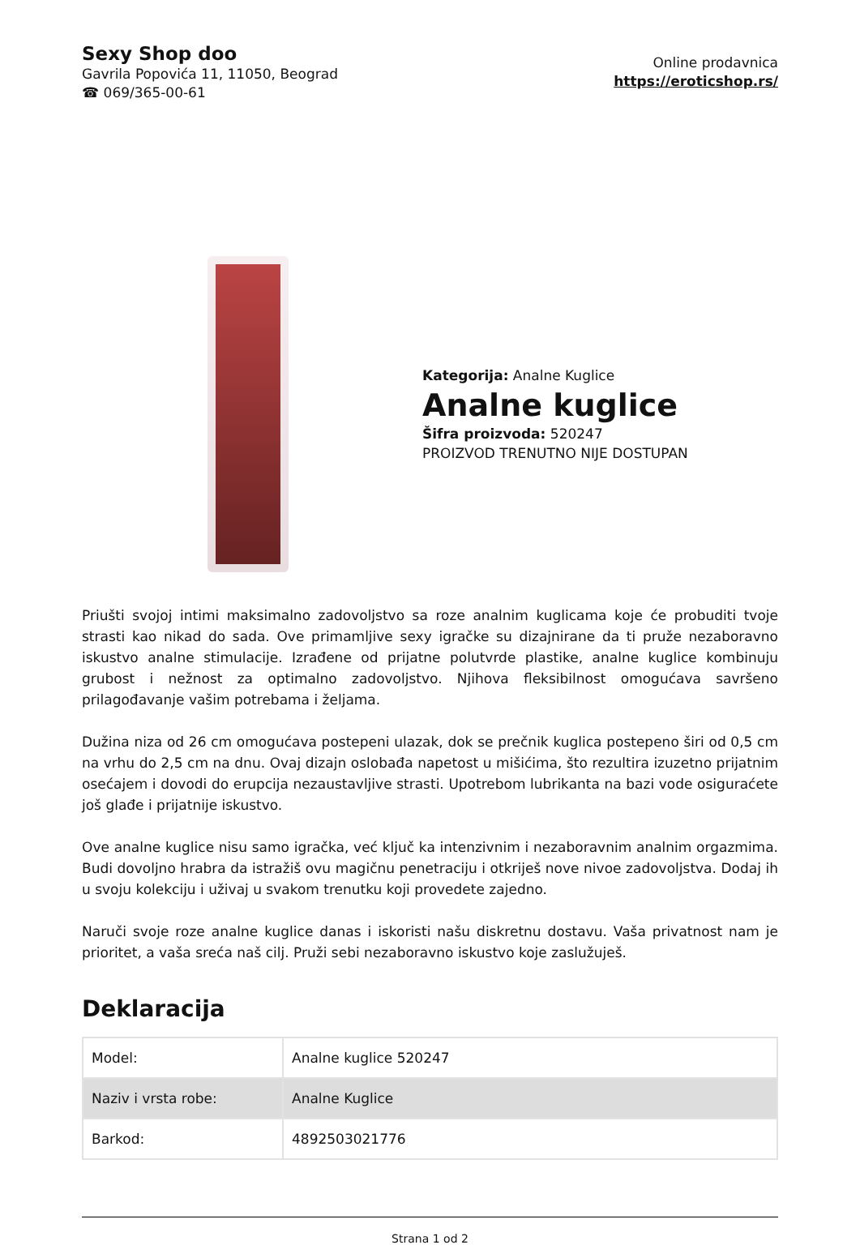Sexy Shop doo
Gavrila Popovića 11, 11050, Beograd
☎ 069/365-00-61
Online prodavnica
https://eroticshop.rs/
Kategorija: Analne Kuglice
Analne kuglice
Šifra proizvoda: 520247
PROIZVOD TRENUTNO NIJE DOSTUPAN
Priušti svojoj intimi maksimalno zadovoljstvo sa roze analnim kuglicama koje će probuditi tvoje strasti kao nikad do sada. Ove primamljive sexy igračke su dizajnirane da ti pruže nezaboravno iskustvo analne stimulacije. Izrađene od prijatne polutvrde plastike, analne kuglice kombinuju grubost i nežnost za optimalno zadovoljstvo. Njihova fleksibilnost omogućava savršeno prilagođavanje vašim potrebama i željama.
Dužina niza od 26 cm omogućava postepeni ulazak, dok se prečnik kuglica postepeno širi od 0,5 cm na vrhu do 2,5 cm na dnu. Ovaj dizajn oslobađa napetost u mišićima, što rezultira izuzetno prijatnim osećajem i dovodi do erupcija nezaustavljive strasti. Upotrebom lubrikanta na bazi vode osiguraćete još glađe i prijatnije iskustvo.
Ove analne kuglice nisu samo igračka, već ključ ka intenzivnim i nezaboravnim analnim orgazmima. Budi dovoljno hrabra da istražiš ovu magičnu penetraciju i otkriješ nove nivoe zadovoljstva. Dodaj ih u svoju kolekciju i uživaj u svakom trenutku koji provedete zajedno.
Naruči svoje roze analne kuglice danas i iskoristi našu diskretnu dostavu. Vaša privatnost nam je prioritet, a vaša sreća naš cilj. Pruži sebi nezaboravno iskustvo koje zaslužuješ.
Deklaracija
| Model: | Analne kuglice 520247 |
| Naziv i vrsta robe: | Analne Kuglice |
| Barkod: | 4892503021776 |
Strana 1 od 2